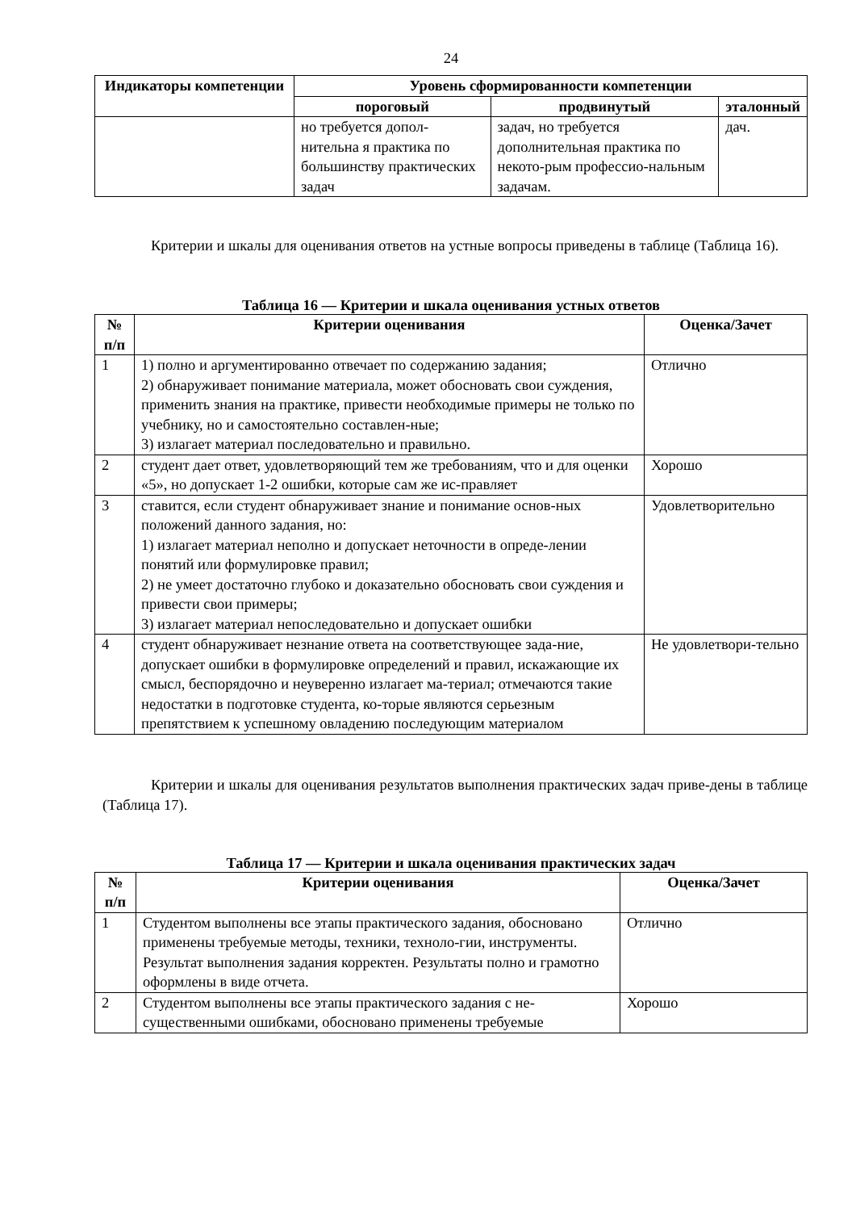24
| Индикаторы компетенции | Уровень сформированности компетенции | | |
| --- | --- | --- | --- |
| | пороговый | продвинутый | эталонный |
| | но требуется допол-нительна я практика по большинству практических задач | задач, но требуется дополнительная практика по некото-рым профессио-нальным задачам. | дач. |
Критерии и шкалы для оценивания ответов на устные вопросы приведены в таблице (Таблица 16).
Таблица 16 — Критерии и шкала оценивания устных ответов
| № п/п | Критерии оценивания | Оценка/Зачет |
| --- | --- | --- |
| 1 | 1) полно и аргументированно отвечает по содержанию задания; 2) обнаруживает понимание материала, может обосновать свои суждения, применить знания на практике, привести необходимые примеры не только по учебнику, но и самостоятельно составлен-ные; 3) излагает материал последовательно и правильно. | Отлично |
| 2 | студент дает ответ, удовлетворяющий тем же требованиям, что и для оценки «5», но допускает 1-2 ошибки, которые сам же ис-правляет | Хорошо |
| 3 | ставится, если студент обнаруживает знание и понимание основ-ных положений данного задания, но: 1) излагает материал неполно и допускает неточности в опреде-лении понятий или формулировке правил; 2) не умеет достаточно глубоко и доказательно обосновать свои суждения и привести свои примеры; 3) излагает материал непоследовательно и допускает ошибки | Удовлетворительно |
| 4 | студент обнаруживает незнание ответа на соответствующее зада-ние, допускает ошибки в формулировке определений и правил, искажающие их смысл, беспорядочно и неуверенно излагает ма-териал; отмечаются такие недостатки в подготовке студента, ко-торые являются серьезным препятствием к успешному овладению последующим материалом | Не удовлетвори-тельно |
Критерии и шкалы для оценивания результатов выполнения практических задач приве-дены в таблице (Таблица 17).
Таблица 17 — Критерии и шкала оценивания практических задач
| № п/п | Критерии оценивания | Оценка/Зачет |
| --- | --- | --- |
| 1 | Студентом выполнены все этапы практического задания, обосновано применены требуемые методы, техники, техноло-гии, инструменты. Результат выполнения задания корректен. Результаты полно и грамотно оформлены в виде отчета. | Отлично |
| 2 | Студентом выполнены все этапы практического задания с не-существенными ошибками, обосновано применены требуемые | Хорошо |